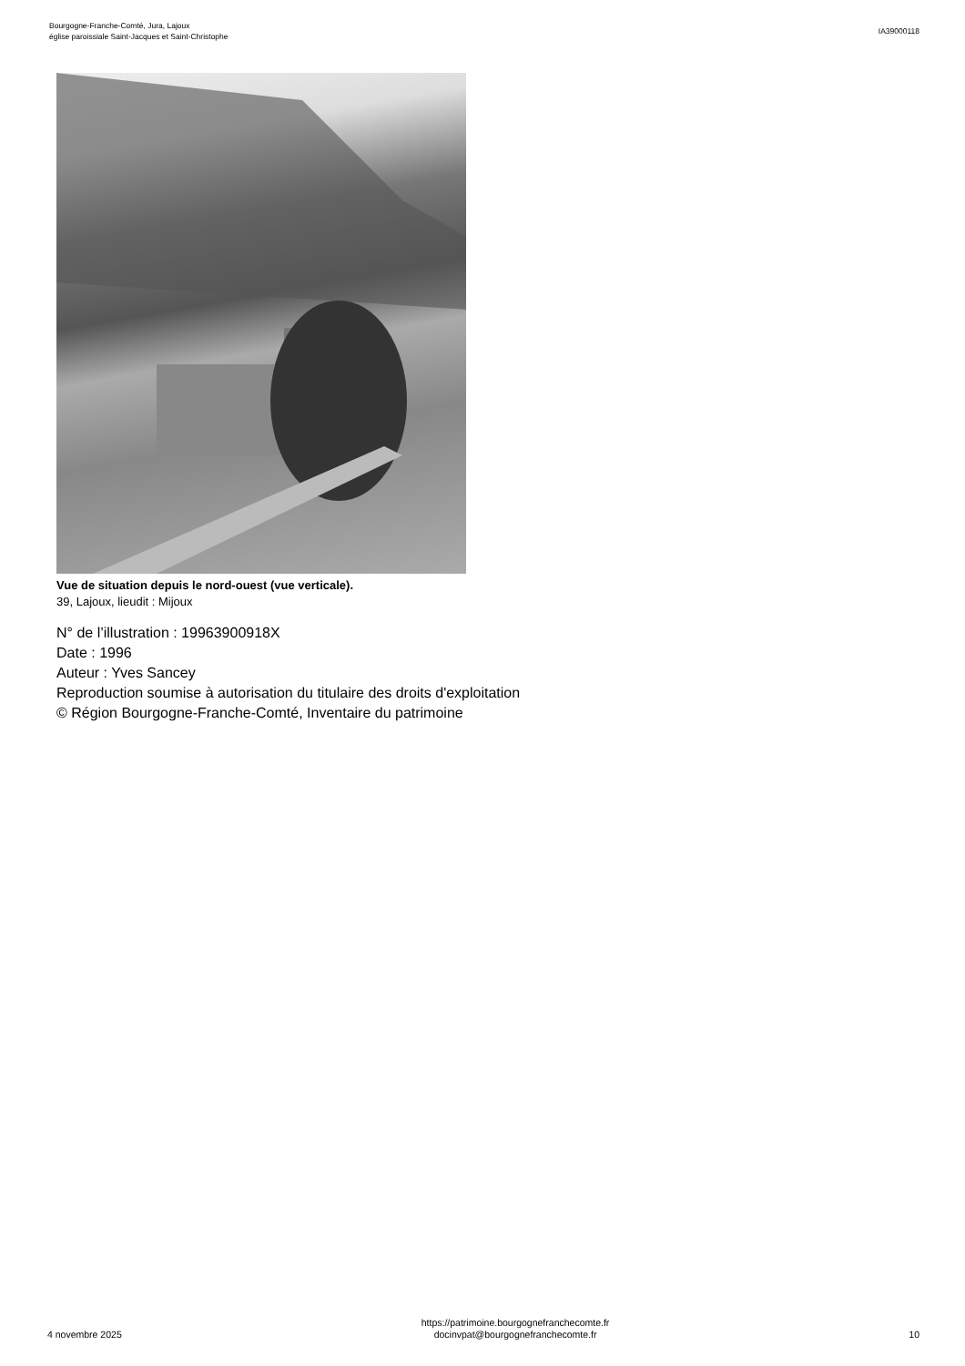Bourgogne-Franche-Comté, Jura, Lajoux
église paroissiale Saint-Jacques et Saint-Christophe
IA39000118
Vue de situation depuis le nord-ouest (vue verticale).
39, Lajoux, lieudit : Mijoux
N° de l’illustration : 19963900918X
Date : 1996
Auteur : Yves Sancey
Reproduction soumise à autorisation du titulaire des droits d'exploitation
© Région Bourgogne-Franche-Comté, Inventaire du patrimoine
4 novembre 2025
https://patrimoine.bourgognefranchecomte.fr
docinvpat@bourgognefranchecomte.fr
10